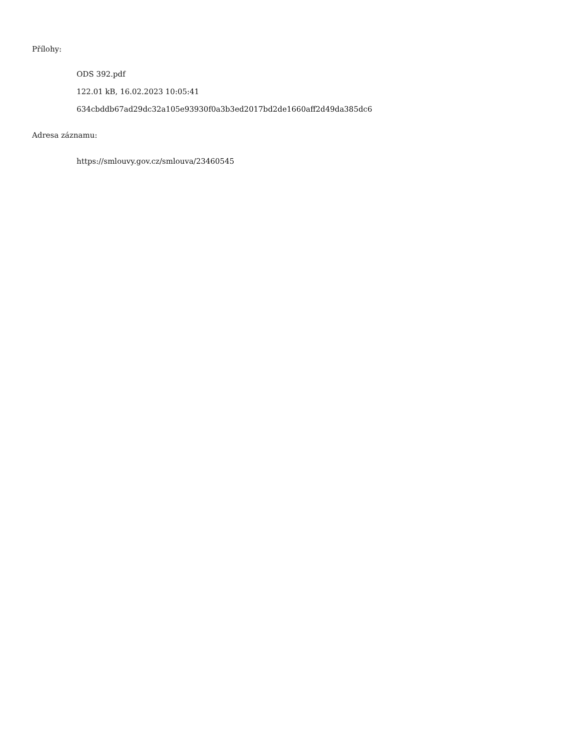Přílohy:
ODS 392.pdf
122.01 kB, 16.02.2023 10:05:41
634cbddb67ad29dc32a105e93930f0a3b3ed2017bd2de1660aff2d49da385dc6
Adresa záznamu:
https://smlouvy.gov.cz/smlouva/23460545